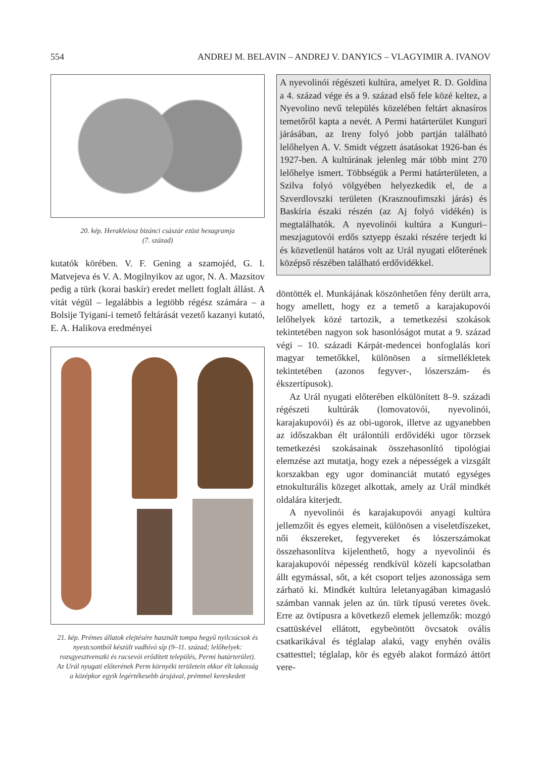554 ANDREJ M. BELAVIN – ANDREJ V. DANYICS – VLAGYIMIR A. IVANOV
20. kép. Herakleiosz bizánci császár ezüst hexagramja
(7. század)
kutatók körében. V. F. Gening a szamojéd, G. I. Matvejeva és V. A. Mogilnyikov az ugor, N. A. Mazsitov pedig a türk (korai baskír) eredet mellett foglalt állást. A vitát végül – legalábbis a legtöbb régész számára – a Bolsije Tyigani-i temető feltárását vezető kazanyi kutató, E. A. Halikova eredményei
21. kép. Prémes állatok elejtésére használt tompa hegyű nyílcsúcsok és nyestcsontból készült vadhívó síp (9–11. század; lelőhelyek: rozsgyesztvenszki és racsevói erődített település, Permi határterület). Az Urál nyugati előterének Perm környéki területein ekkor élt lakosság a középkor egyik legértékesebb árujával, prémmel kereskedett
A nyevolinói régészeti kultúra, amelyet R. D. Goldina a 4. század vége és a 9. század első fele közé keltez, a Nyevolino nevű település közelében feltárt aknasíros temetőről kapta a nevét. A Permi határterület Kunguri járásában, az Ireny folyó jobb partján található lelőhelyen A. V. Smidt végzett ásatásokat 1926-ban és 1927-ben. A kultúrának jelenleg már több mint 270 lelőhelye ismert. Többségük a Permi határterületen, a Szilva folyó völgyében helyezkedik el, de a Szverdlovszki területen (Krasznoufimszki járás) és Baskíria északi részén (az Aj folyó vidékén) is megtalálhatók. A nyevolinói kultúra a Kunguri–meszjagutovói erdős sztyepp északi részére terjedt ki és közvetlenül határos volt az Urál nyugati előterének középső részében található erdővidékkel.
döntötték el. Munkájának köszönhetően fény derült arra, hogy amellett, hogy ez a temető a karajakupovói lelőhelyek közé tartozik, a temetkezési szokások tekintetében nagyon sok hasonlóságot mutat a 9. század végi – 10. századi Kárpát-medencei honfoglalás kori magyar temetőkkel, különösen a sírmellékletek tekintetében (azonos fegyver-, lószerszám- és ékszertípusok).
Az Urál nyugati előterében elkülönített 8–9. századi régészeti kultúrák (lomovatovói, nyevolinói, karajakupovói) és az obi-ugorok, illetve az ugyanebben az időszakban élt urálontúli erdővidéki ugor törzsek temetkezési szokásainak összehasonlító tipológiai elemzése azt mutatja, hogy ezek a népességek a vizsgált korszakban egy ugor dominanciát mutató egységes etnokulturális közeget alkottak, amely az Urál mindkét oldalára kiterjedt.
A nyevolinói és karajakupovói anyagi kultúra jellemzőit és egyes elemeit, különösen a viseletdíszeket, női ékszereket, fegyvereket és lószerszámokat összehasonlítva kijelenthető, hogy a nyevolinói és karajakupovói népesség rendkívül közeli kapcsolatban állt egymással, sőt, a két csoport teljes azonossága sem zárható ki. Mindkét kultúra leletanyagában kimagasló számban vannak jelen az ún. türk típusú veretes övek. Erre az övtípusra a következő elemek jellemzők: mozgó csattüskével ellátott, egybeöntött övcsatok ovális csatkarikával és téglalap alakú, vagy enyhén ovális csattesttel; téglalap, kör és egyéb alakot formázó áttört vere-